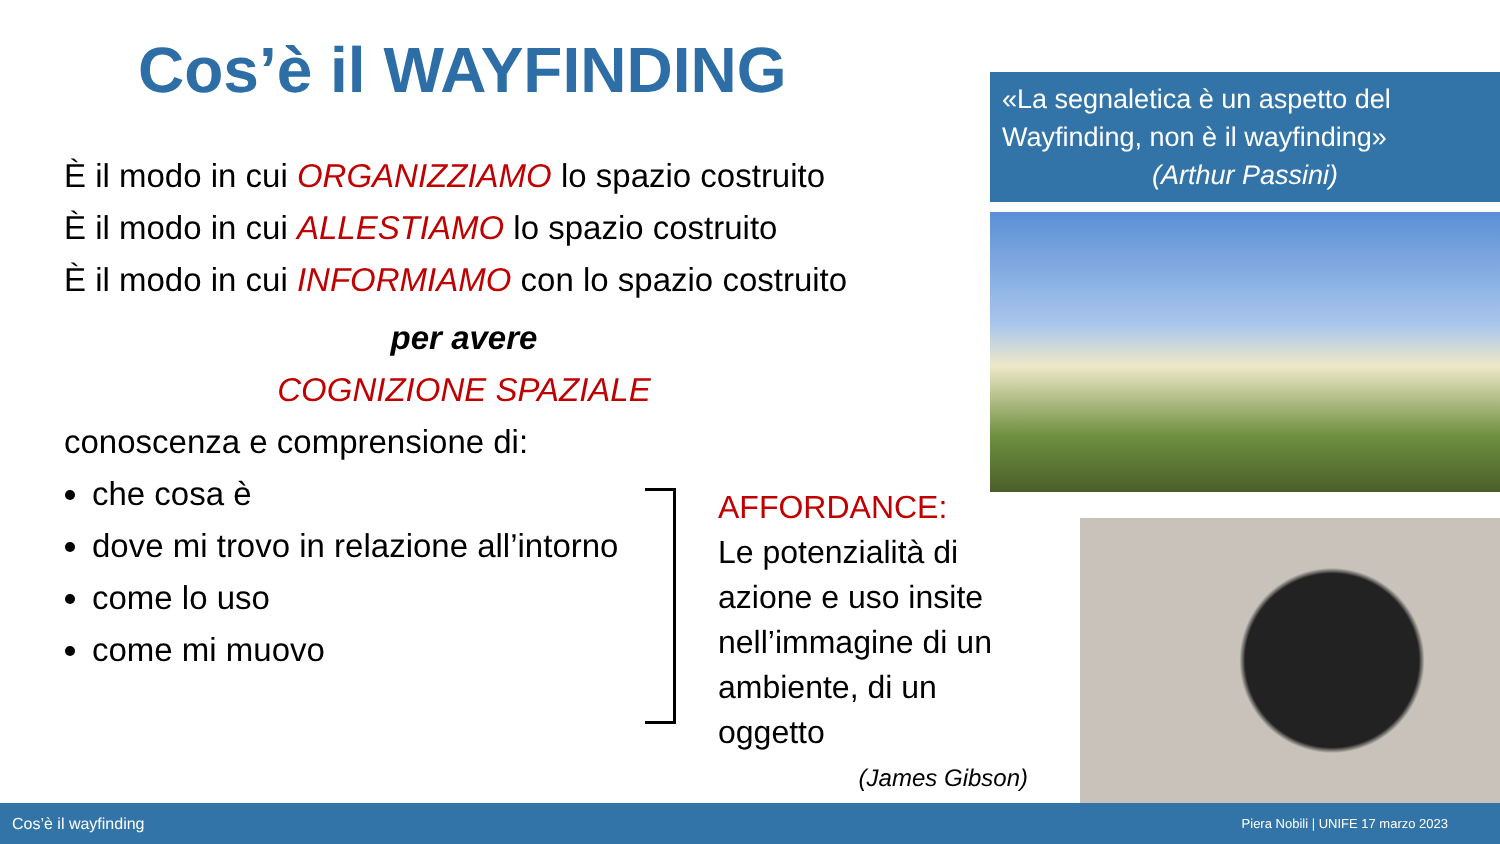Cos’è il WAYFINDING
È il modo in cui ORGANIZZIAMO lo spazio costruito
È il modo in cui ALLESTIAMO lo spazio costruito
È il modo in cui INFORMIAMO con lo spazio costruito
per avere
COGNIZIONE SPAZIALE
conoscenza e comprensione di:
che cosa è
dove mi trovo in relazione all’intorno
come lo uso
come mi muovo
AFFORDANCE:
Le potenzialità di azione e uso insite nell’immagine di un ambiente, di un oggetto
(James Gibson)
«La segnaletica è un aspetto del Wayfinding, non è il wayfinding»
(Arthur Passini)
Cos’è il wayfinding Piera Nobili | UNIFE 17 marzo 2023